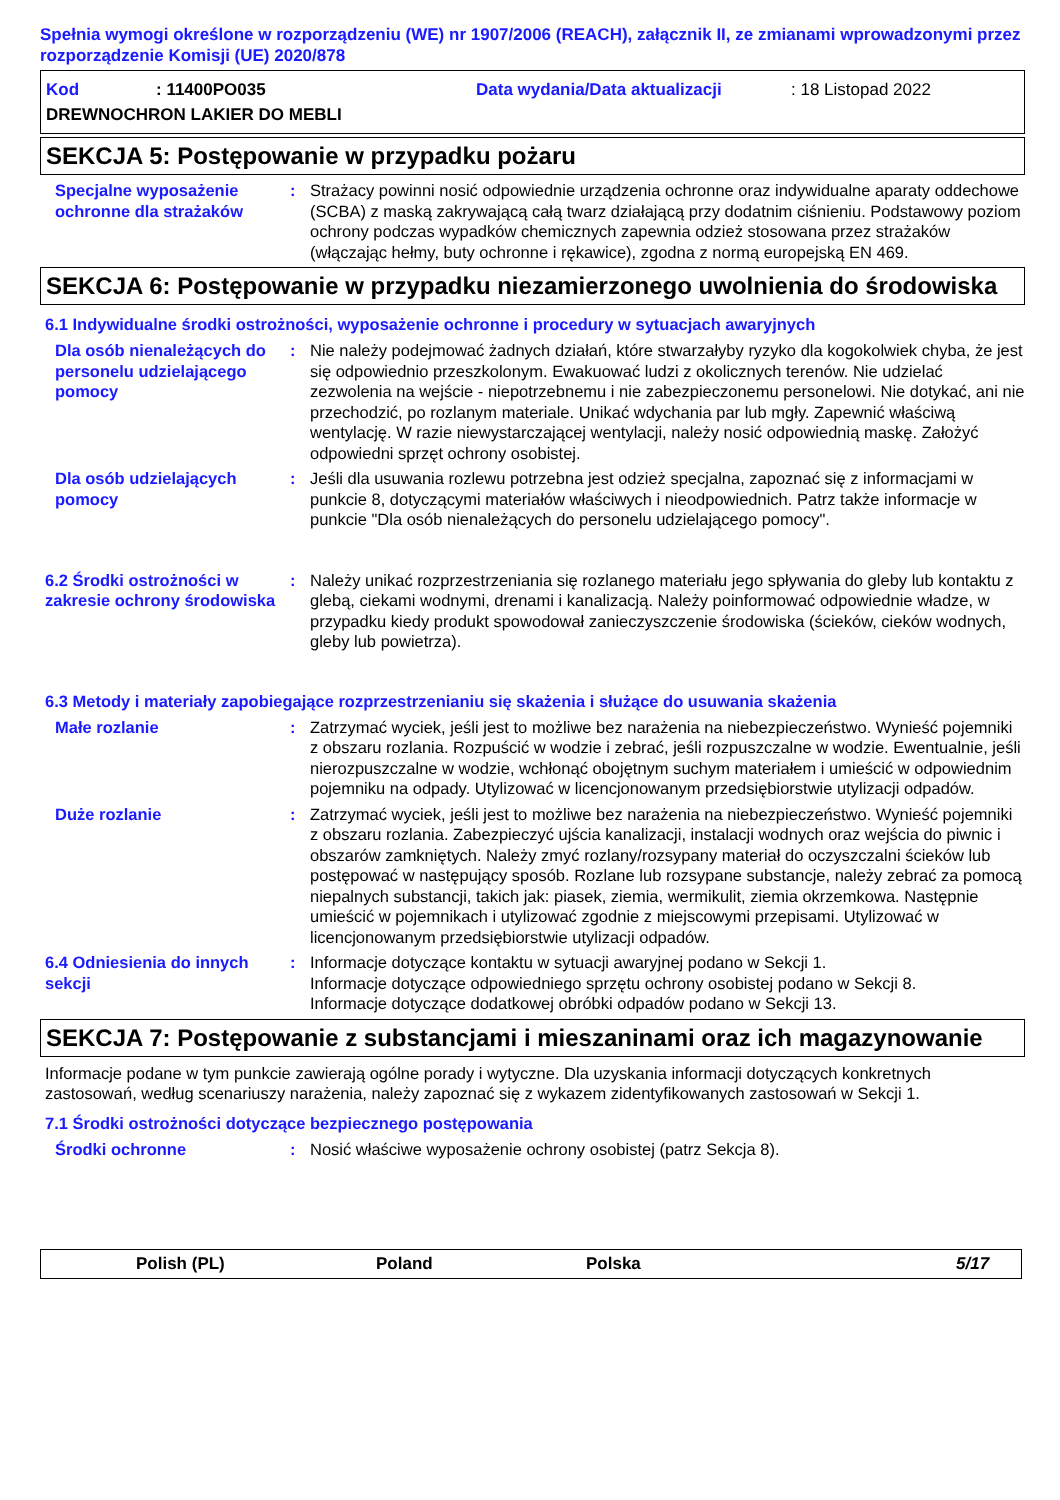Spełnia wymogi określone w rozporządzeniu (WE) nr 1907/2006 (REACH), załącznik II, ze zmianami wprowadzonymi przez rozporządzenie Komisji (UE) 2020/878
Kod: 11400PO035 Data wydania/Data aktualizacji: 18 Listopad 2022
DREWNOCHRON LAKIER DO MEBLI
SEKCJA 5: Postępowanie w przypadku pożaru
Specjalne wyposażenie ochronne dla strażaków
:
Strażacy powinni nosić odpowiednie urządzenia ochronne oraz indywidualne aparaty oddechowe (SCBA) z maską zakrywającą całą twarz działającą przy dodatnim ciśnieniu. Podstawowy poziom ochrony podczas wypadków chemicznych zapewnia odzież stosowana przez strażaków (włączając hełmy, buty ochronne i rękawice), zgodna z normą europejską EN 469.
SEKCJA 6: Postępowanie w przypadku niezamierzonego uwolnienia do środowiska
6.1 Indywidualne środki ostrożności, wyposażenie ochronne i procedury w sytuacjach awaryjnych
Dla osób nienależących do personelu udzielającego pomocy
:
Nie należy podejmować żadnych działań, które stwarzałyby ryzyko dla kogokolwiek chyba, że jest się odpowiednio przeszkolonym. Ewakuować ludzi z okolicznych terenów. Nie udzielać zezwolenia na wejście - niepotrzebnemu i nie zabezpieczonemu personelowi. Nie dotykać, ani nie przechodzić, po rozlanym materiale. Unikać wdychania par lub mgły. Zapewnić właściwą wentylację. W razie niewystarczającej wentylacji, należy nosić odpowiednią maskę. Założyć odpowiedni sprzęt ochrony osobistej.
Dla osób udzielających pomocy
:
Jeśli dla usuwania rozlewu potrzebna jest odzież specjalna, zapoznać się z informacjami w punkcie 8, dotyczącymi materiałów właściwych i nieodpowiednich. Patrz także informacje w punkcie "Dla osób nienależących do personelu udzielającego pomocy".
6.2 Środki ostrożności w zakresie ochrony środowiska
:
Należy unikać rozprzestrzeniania się rozlanego materiału jego spływania do gleby lub kontaktu z glebą, ciekami wodnymi, drenami i kanalizacją. Należy poinformować odpowiednie władze, w przypadku kiedy produkt spowodował zanieczyszczenie środowiska (ścieków, cieków wodnych, gleby lub powietrza).
6.3 Metody i materiały zapobiegające rozprzestrzenianiu się skażenia i służące do usuwania skażenia
Małe rozlanie
:
Zatrzymać wyciek, jeśli jest to możliwe bez narażenia na niebezpieczeństwo. Wynieść pojemniki z obszaru rozlania. Rozpuścić w wodzie i zebrać, jeśli rozpuszczalne w wodzie. Ewentualnie, jeśli nierozpuszczalne w wodzie, wchłonąć obojętnym suchym materiałem i umieścić w odpowiednim pojemniku na odpady. Utylizować w licencjonowanym przedsiębiorstwie utylizacji odpadów.
Duże rozlanie
:
Zatrzymać wyciek, jeśli jest to możliwe bez narażenia na niebezpieczeństwo. Wynieść pojemniki z obszaru rozlania. Zabezpieczyć ujścia kanalizacji, instalacji wodnych oraz wejścia do piwnic i obszarów zamkniętych. Należy zmyć rozlany/rozsypany materiał do oczyszczalni ścieków lub postępować w następujący sposób. Rozlane lub rozsypane substancje, należy zebrać za pomocą niepalnych substancji, takich jak: piasek, ziemia, wermikulit, ziemia okrzemkowa. Następnie umieścić w pojemnikach i utylizować zgodnie z miejscowymi przepisami. Utylizować w licencjonowanym przedsiębiorstwie utylizacji odpadów.
6.4 Odniesienia do innych sekcji
:
Informacje dotyczące kontaktu w sytuacji awaryjnej podano w Sekcji 1.
Informacje dotyczące odpowiedniego sprzętu ochrony osobistej podano w Sekcji 8.
Informacje dotyczące dodatkowej obróbki odpadów podano w Sekcji 13.
SEKCJA 7: Postępowanie z substancjami i mieszaninami oraz ich magazynowanie
Informacje podane w tym punkcie zawierają ogólne porady i wytyczne. Dla uzyskania informacji dotyczących konkretnych zastosowań, według scenariuszy narażenia, należy zapoznać się z wykazem zidentyfikowanych zastosowań w Sekcji 1.
7.1 Środki ostrożności dotyczące bezpiecznego postępowania
Środki ochronne
:
Nosić właściwe wyposażenie ochrony osobistej (patrz Sekcja 8).
Polish (PL) Poland Polska 5/17